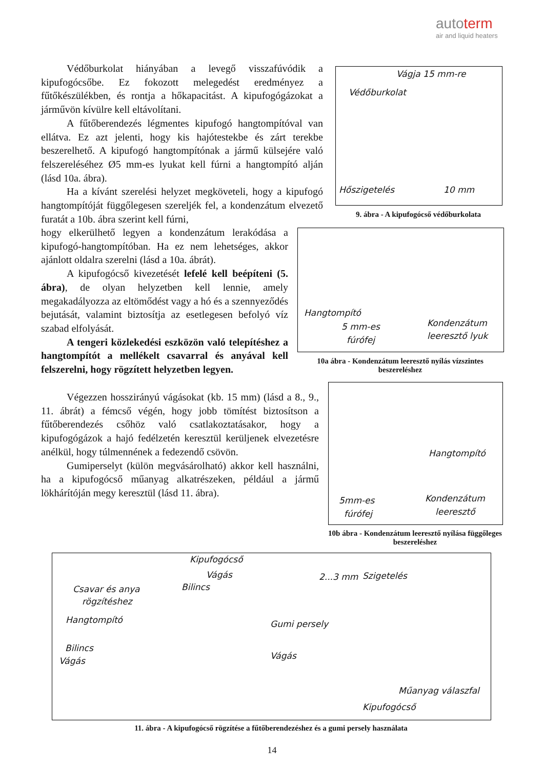autoterm
air and liquid heaters
Védőburkolat hiányában a levegő visszafúvódik a kipufogócsőbe. Ez fokozott melegedést eredményez a fűtőkészülékben, és rontja a hőkapacitást. A kipufogógázokat a járművön kívülre kell eltávolítani.
A fűtőberendezés légmentes kipufogó hangtompítóval van ellátva. Ez azt jelenti, hogy kis hajótestekbe és zárt terekbe beszerelhető. A kipufogó hangtompítónak a jármű külsejére való felszereléséhez Ø5 mm-es lyukat kell fúrni a hangtompító alján (lásd 10a. ábra).
Ha a kívánt szerelési helyzet megköveteli, hogy a kipufogó hangtompítóját függőlegesen szereljék fel, a kondenzátum elvezető furatát a 10b. ábra szerint kell fúrni,
hogy elkerülhető legyen a kondenzátum lerakódása a kipufogó-hangtompítóban. Ha ez nem lehetséges, akkor ajánlott oldalra szerelni (lásd a 10a. ábrát).
A kipufogócső kivezetését lefelé kell beépíteni (5. ábra), de olyan helyzetben kell lennie, amely megakadályozza az eltömődést vagy a hó és a szennyeződés bejutását, valamint biztosítja az esetlegesen befolyó víz szabad elfolyását.
A tengeri közlekedési eszközön való telepítéshez a hangtompítót a mellékelt csavarral és anyával kell felszerelni, hogy rögzített helyzetben legyen.
Végezzen hosszirányú vágásokat (kb. 15 mm) (lásd a 8., 9., 11. ábrát) a fémcső végén, hogy jobb tömítést biztosítson a fűtőberendezés csőhöz való csatlakoztatásakor, hogy a kipufogógázok a hajó fedélzetén keresztül kerüljenek elvezetésre anélkül, hogy túlmennének a fedezendő csövön.
Gumiperselyt (külön megvásárolható) akkor kell használni, ha a kipufogócső műanyag alkatrészeken, például a jármű lökhárítóján megy keresztül (lásd 11. ábra).
Vágja 15 mm-re
Védőburkolat
Hőszigetelés 10 mm
9. ábra - A kipufogócső védőburkolata
Hangtompító
5 mm-es
fúrófej
Kondenzátum
leeresztő lyuk
10a ábra - Kondenzátum leeresztő nyílás vízszintes beszereléshez
Hangtompító
5mm-es
fúrófej
Kondenzátum
leeresztő
10b ábra - Kondenzátum leeresztő nyílása függőleges beszereléshez
Kipufogócső
Vágás
Bilincs Csavar és anya
rögzítéshez
Hangtompító
Bilincs
Vágás
2...3 mm Szigetelés
Gumi persely
Vágás
Műanyag válaszfal
Kipufogócső
11. ábra - A kipufogócső rögzítése a fűtőberendezéshez és a gumi persely használata
14